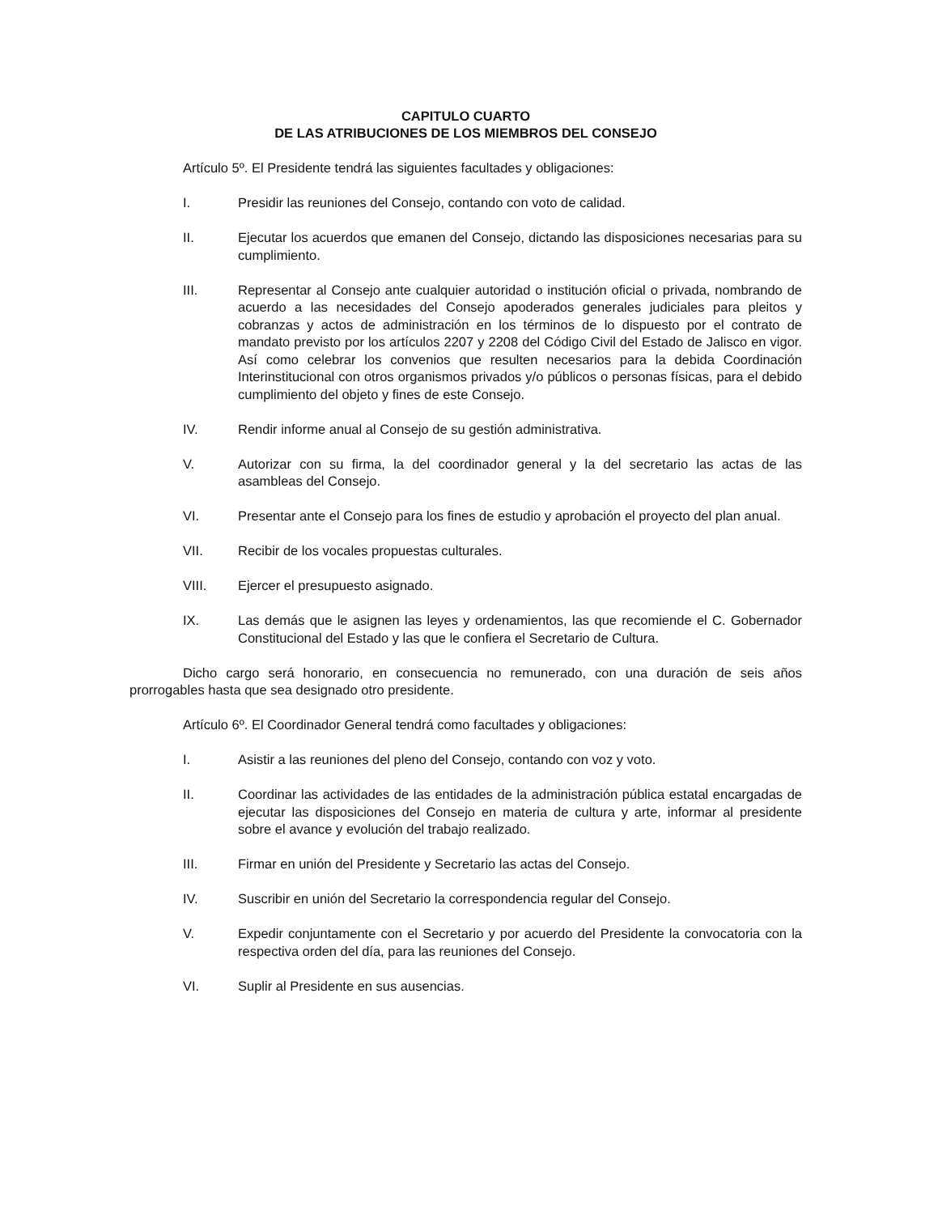CAPITULO CUARTO
DE LAS ATRIBUCIONES DE LOS MIEMBROS DEL CONSEJO
Artículo 5º. El Presidente tendrá las siguientes facultades y obligaciones:
I. Presidir las reuniones del Consejo, contando con voto de calidad.
II. Ejecutar los acuerdos que emanen del Consejo, dictando las disposiciones necesarias para su cumplimiento.
III. Representar al Consejo ante cualquier autoridad o institución oficial o privada, nombrando de acuerdo a las necesidades del Consejo apoderados generales judiciales para pleitos y cobranzas y actos de administración en los términos de lo dispuesto por el contrato de mandato previsto por los artículos 2207 y 2208 del Código Civil del Estado de Jalisco en vigor. Así como celebrar los convenios que resulten necesarios para la debida Coordinación Interinstitucional con otros organismos privados y/o públicos o personas físicas, para el debido cumplimiento del objeto y fines de este Consejo.
IV. Rendir informe anual al Consejo de su gestión administrativa.
V. Autorizar con su firma, la del coordinador general y la del secretario las actas de las asambleas del Consejo.
VI. Presentar ante el Consejo para los fines de estudio y aprobación el proyecto del plan anual.
VII. Recibir de los vocales propuestas culturales.
VIII. Ejercer el presupuesto asignado.
IX. Las demás que le asignen las leyes y ordenamientos, las que recomiende el C. Gobernador Constitucional del Estado y las que le confiera el Secretario de Cultura.
Dicho cargo será honorario, en consecuencia no remunerado, con una duración de seis años prorrogables hasta que sea designado otro presidente.
Artículo 6º. El Coordinador General tendrá como facultades y obligaciones:
I. Asistir a las reuniones del pleno del Consejo, contando con voz y voto.
II. Coordinar las actividades de las entidades de la administración pública estatal encargadas de ejecutar las disposiciones del Consejo en materia de cultura y arte, informar al presidente sobre el avance y evolución del trabajo realizado.
III. Firmar en unión del Presidente y Secretario las actas del Consejo.
IV. Suscribir en unión del Secretario la correspondencia regular del Consejo.
V. Expedir conjuntamente con el Secretario y por acuerdo del Presidente la convocatoria con la respectiva orden del día, para las reuniones del Consejo.
VI. Suplir al Presidente en sus ausencias.